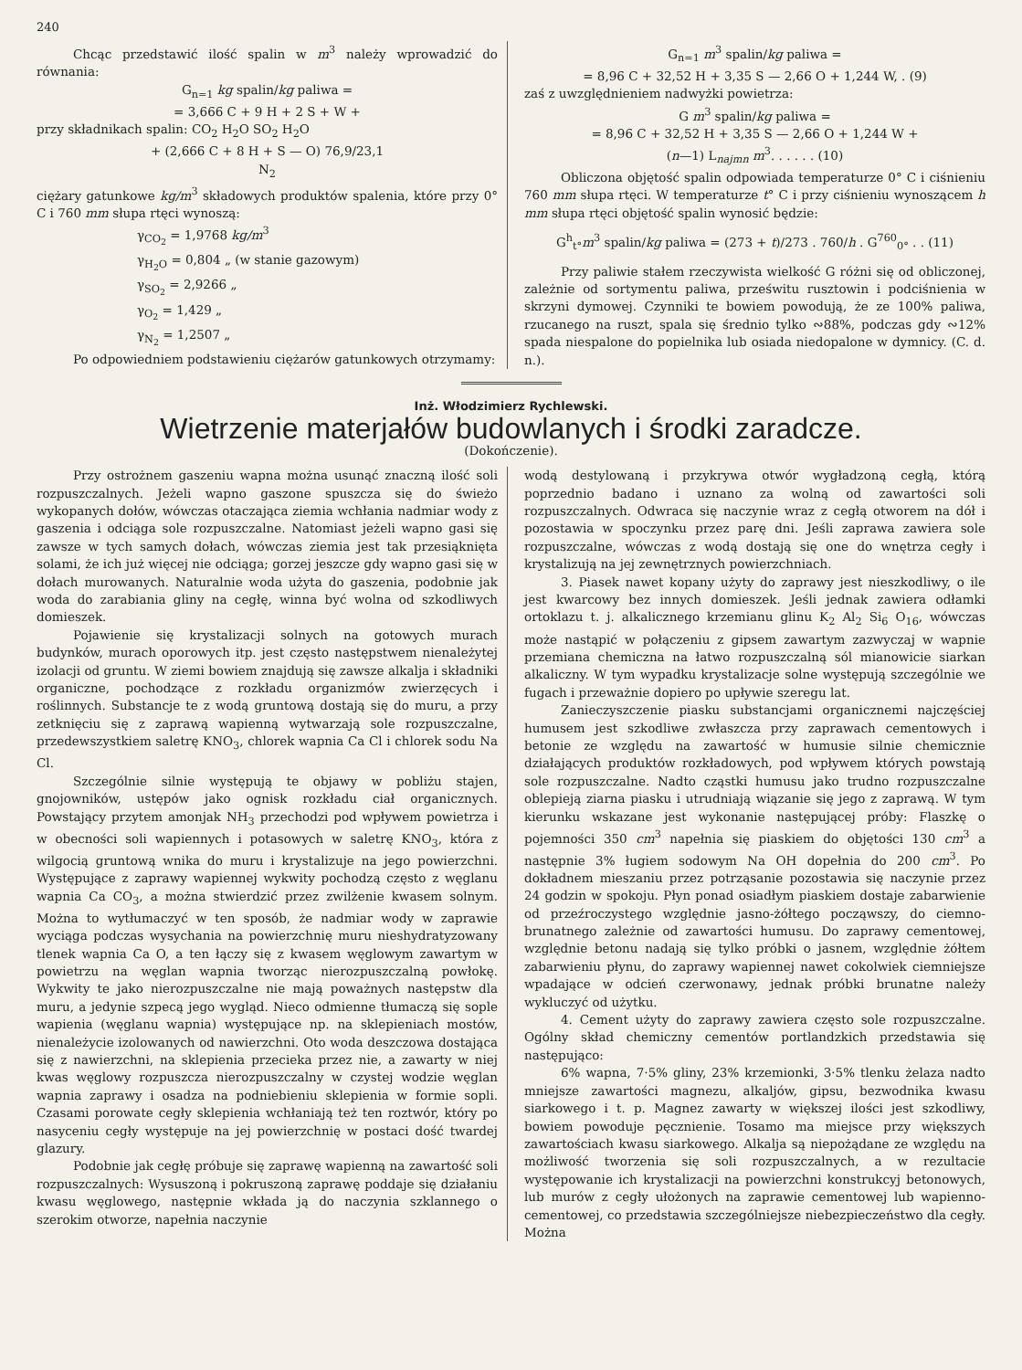240
Chcąc przedstawić ilość spalin w m<sup>3</sup> należy wprowadzić do równania:
G<sub>n=1</sub> kg spalin/kg paliwa =
= 3,666 C + 9 H + 2 S + W +
przy składnikach spalin: CO<sub>2</sub> H<sub>2</sub>O SO<sub>2</sub> H<sub>2</sub>O
+ (2,666 C + 8 H + S — O) 76,9/23,1
N<sub>2</sub>
ciężary gatunkowe kg/m<sup>3</sup> składowych produktów spalenia, które przy 0° C i 760 mm słupa rtęci wynoszą:
γ<sub>CO<sub>2</sub></sub> = 1,9768 kg/m<sup>3</sup>
γ<sub>H<sub>2</sub>O</sub> = 0,804 „ (w stanie gazowym)
γ<sub>SO<sub>2</sub></sub> = 2,9266 „
γ<sub>O<sub>2</sub></sub> = 1,429 „
γ<sub>N<sub>2</sub></sub> = 1,2507 „
Po odpowiedniem podstawieniu ciężarów gatunkowych otrzymamy:
G<sub>n=1</sub> m<sup>3</sup> spalin/kg paliwa =
= 8,96 C + 32,52 H + 3,35 S — 2,66 O + 1,244 W, . (9)
zaś z uwzględnieniem nadwyżki powietrza:
G m<sup>3</sup> spalin/kg paliwa =
= 8,96 C + 32,52 H + 3,35 S — 2,66 O + 1,244 W +
(n—1) L<sub>najmn</sub> m<sup>3</sup>. . . . . . (10)
Obliczona objętość spalin odpowiada temperaturze 0° C i ciśnieniu 760 mm słupa rtęci. W temperaturze t° C i przy ciśnieniu wynoszącem h mm słupa rtęci objętość spalin wynosić będzie:
G<sup>h</sup><sub>t°</sub>m<sup>3</sup> spalin/kg paliwa = (273 + t)/273 . 760/h . G<sup>760</sup><sub>0°</sub> . . (11)
Przy paliwie stałem rzeczywista wielkość G różni się od obliczonej, zależnie od sortymentu paliwa, prześwitu rusztowin i podciśnienia w skrzyni dymowej. Czynniki te bowiem powodują, że ze 100% paliwa, rzucanego na ruszt, spala się średnio tylko ∾88%, podczas gdy ∾12% spada niespalone do popielnika lub osiada niedopalone w dymnicy. (C. d. n.).
Inż. Włodzimierz Rychlewski.
Wietrzenie materjałów budowlanych i środki zaradcze.
(Dokończenie).
Przy ostrożnem gaszeniu wapna można usunąć znaczną ilość soli rozpuszczalnych. Jeżeli wapno gaszone spuszcza się do świeżo wykopanych dołów, wówczas otaczająca ziemia wchłania nadmiar wody z gaszenia i odciąga sole rozpuszczalne. Natomiast jeżeli wapno gasi się zawsze w tych samych dołach, wówczas ziemia jest tak przesiąknięta solami, że ich już więcej nie odciąga; gorzej jeszcze gdy wapno gasi się w dołach murowanych. Naturalnie woda użyta do gaszenia, podobnie jak woda do zarabiania gliny na cegłę, winna być wolna od szkodliwych domieszek.
Pojawienie się krystalizacji solnych na gotowych murach budynków, murach oporowych itp. jest często następstwem nienależytej izolacji od gruntu. W ziemi bowiem znajdują się zawsze alkalja i składniki organiczne, pochodzące z rozkładu organizmów zwierzęcych i roślinnych. Substancje te z wodą gruntową dostają się do muru, a przy zetknięciu się z zaprawą wapienną wytwarzają sole rozpuszczalne, przedewszystkiem saletrę KNO<sub>3</sub>, chlorek wapnia Ca Cl i chlorek sodu Na Cl.
Szczególnie silnie występują te objawy w pobliżu stajen, gnojowników, ustępów jako ognisk rozkładu ciał organicznych. Powstający przytem amonjak NH<sub>3</sub> przechodzi pod wpływem powietrza i w obecności soli wapiennych i potasowych w saletrę KNO<sub>3</sub>, która z wilgocią gruntową wnika do muru i krystalizuje na jego powierzchni. Występujące z zaprawy wapiennej wykwity pochodzą często z węglanu wapnia Ca CO<sub>3</sub>, a można stwierdzić przez zwilżenie kwasem solnym. Można to wytłumaczyć w ten sposób, że nadmiar wody w zaprawie wyciąga podczas wysychania na powierzchnię muru nieshydratyzowany tlenek wapnia Ca O, a ten łączy się z kwasem węglowym zawartym w powietrzu na węglan wapnia tworząc nierozpuszczalną powłokę. Wykwity te jako nierozpuszczalne nie mają poważnych następstw dla muru, a jedynie szpecą jego wygląd. Nieco odmienne tłumaczą się sople wapienia (węglanu wapnia) występujące np. na sklepieniach mostów, nienależycie izolowanych od nawierzchni. Oto woda deszczowa dostająca się z nawierzchni, na sklepienia przecieka przez nie, a zawarty w niej kwas węglowy rozpuszcza nierozpuszczalny w czystej wodzie węglan wapnia zaprawy i osadza na podniebieniu sklepienia w formie sopli. Czasami porowate cegły sklepienia wchłaniają też ten roztwór, który po nasyceniu cegły występuje na jej powierzchnię w postaci dość twardej glazury.
Podobnie jak cegłę próbuje się zaprawę wapienną na zawartość soli rozpuszczalnych: Wysuszoną i pokruszoną zaprawę poddaje się działaniu kwasu węglowego, następnie wkłada ją do naczynia szklannego o szerokim otworze, napełnia naczynie
wodą destylowaną i przykrywa otwór wygładzoną cegłą, którą poprzednio badano i uznano za wolną od zawartości soli rozpuszczalnych. Odwraca się naczynie wraz z cegłą otworem na dół i pozostawia w spoczynku przez parę dni. Jeśli zaprawa zawiera sole rozpuszczalne, wówczas z wodą dostają się one do wnętrza cegły i krystalizują na jej zewnętrznych powierzchniach.
3. Piasek nawet kopany użyty do zaprawy jest nieszkodliwy, o ile jest kwarcowy bez innych domieszek. Jeśli jednak zawiera odłamki ortoklazu t. j. alkalicznego krzemianu glinu K<sub>2</sub> Al<sub>2</sub> Si<sub>6</sub> O<sub>16</sub>, wówczas może nastąpić w połączeniu z gipsem zawartym zazwyczaj w wapnie przemiana chemiczna na łatwo rozpuszczalną sól mianowicie siarkan alkaliczny. W tym wypadku krystalizacje solne występują szczególnie we fugach i przeważnie dopiero po upływie szeregu lat.
Zanieczyszczenie piasku substancjami organicznemi najczęściej humusem jest szkodliwe zwłaszcza przy zaprawach cementowych i betonie ze względu na zawartość w humusie silnie chemicznie działających produktów rozkładowych, pod wpływem których powstają sole rozpuszczalne. Nadto cząstki humusu jako trudno rozpuszczalne oblepieją ziarna piasku i utrudniają wiązanie się jego z zaprawą. W tym kierunku wskazane jest wykonanie następującej próby: Flaszkę o pojemności 350 cm<sup>3</sup> napełnia się piaskiem do objętości 130 cm<sup>3</sup> a następnie 3% ługiem sodowym Na OH dopełnia do 200 cm<sup>3</sup>. Po dokładnem mieszaniu przez potrząsanie pozostawia się naczynie przez 24 godzin w spokoju. Płyn ponad osiadłym piaskiem dostaje zabarwienie od przeźroczystego względnie jasno-żółtego począwszy, do ciemno-brunatnego zależnie od zawartości humusu. Do zaprawy cementowej, względnie betonu nadają się tylko próbki o jasnem, względnie żółtem zabarwieniu płynu, do zaprawy wapiennej nawet cokolwiek ciemniejsze wpadające w odcień czerwonawy, jednak próbki brunatne należy wykluczyć od użytku.
4. Cement użyty do zaprawy zawiera często sole rozpuszczalne. Ogólny skład chemiczny cementów portlandzkich przedstawia się następująco:
6% wapna, 7·5% gliny, 23% krzemionki, 3·5% tlenku żelaza nadto mniejsze zawartości magnezu, alkaljów, gipsu, bezwodnika kwasu siarkowego i t. p. Magnez zawarty w większej ilości jest szkodliwy, bowiem powoduje pęcznienie. Tosamo ma miejsce przy większych zawartościach kwasu siarkowego. Alkalja są niepożądane ze względu na możliwość tworzenia się soli rozpuszczalnych, a w rezultacie występowanie ich krystalizacji na powierzchni konstrukcyj betonowych, lub murów z cegły ułożonych na zaprawie cementowej lub wapienno-cementowej, co przedstawia szczególniejsze niebezpieczeństwo dla cegły. Można